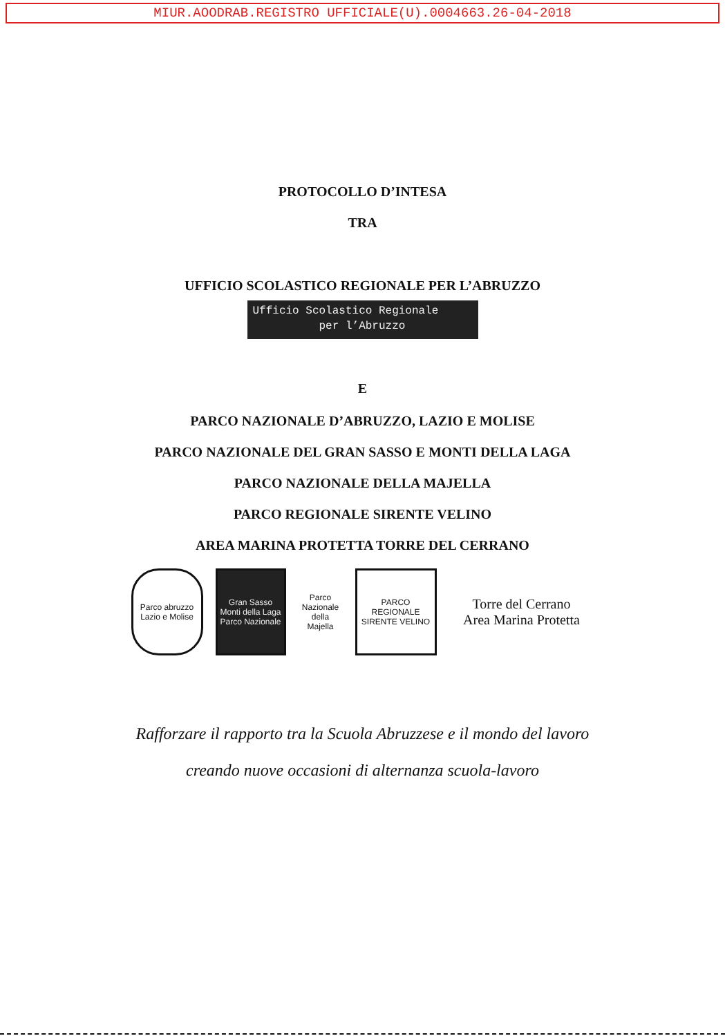MIUR.AOODRAB.REGISTRO UFFICIALE(U).0004663.26-04-2018
PROTOCOLLO D’INTESA
TRA
UFFICIO SCOLASTICO REGIONALE PER L’ABRUZZO
Ufficio Scolastico Regionale
per l’Abruzzo
E
PARCO NAZIONALE D’ABRUZZO, LAZIO E MOLISE
PARCO NAZIONALE DEL GRAN SASSO E MONTI DELLA LAGA
PARCO NAZIONALE DELLA MAJELLA
PARCO REGIONALE SIRENTE VELINO
AREA MARINA PROTETTA TORRE DEL CERRANO
Parco abruzzo Lazio e Molise
Gran Sasso Monti della Laga Parco Nazionale
Parco Nazionale della Majella
PARCO REGIONALE SIRENTE VELINO
Torre del Cerrano
Area Marina Protetta
Rafforzare il rapporto tra la Scuola Abruzzese e il mondo del lavoro
creando nuove occasioni di alternanza scuola-lavoro